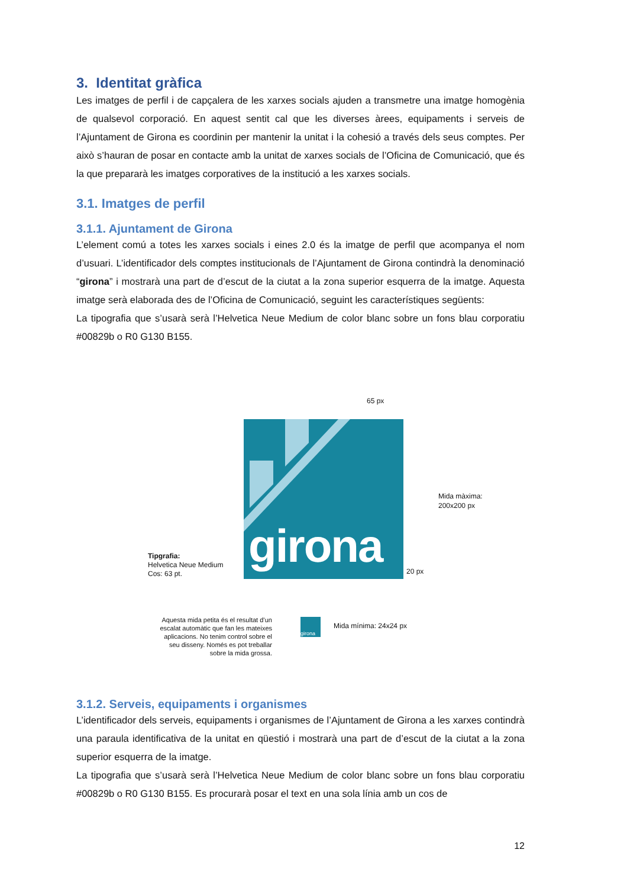3. Identitat gràfica
Les imatges de perfil i de capçalera de les xarxes socials ajuden a transmetre una imatge homogènia de qualsevol corporació. En aquest sentit cal que les diverses àrees, equipaments i serveis de l’Ajuntament de Girona es coordinin per mantenir la unitat i la cohesió a través dels seus comptes. Per això s’hauran de posar en contacte amb la unitat de xarxes socials de l’Oficina de Comunicació, que és la que prepararà les imatges corporatives de la institució a les xarxes socials.
3.1. Imatges de perfil
3.1.1. Ajuntament de Girona
L’element comú a totes les xarxes socials i eines 2.0 és la imatge de perfil que acompanya el nom d’usuari. L’identificador dels comptes institucionals de l’Ajuntament de Girona contindrà la denominació “girona” i mostrarà una part de d’escut de la ciutat a la zona superior esquerra de la imatge. Aquesta imatge serà elaborada des de l’Oficina de Comunicació, seguint les característiques següents:
La tipografia que s’usarà serà l’Helvetica Neue Medium de color blanc sobre un fons blau corporatiu #00829b o R0 G130 B155.
65 px
girona
Mida màxima:
200x200 px
20 px
Tipgrafia:
Helvetica Neue Medium
Cos: 63 pt.
Aquesta mida petita és el resultat d’un escalat automàtic que fan les mateixes aplicacions. No tenim control sobre el seu disseny. Només es pot treballar sobre la mida grossa.
girona
Mida mínima: 24x24 px
3.1.2. Serveis, equipaments i organismes
L’identificador dels serveis, equipaments i organismes de l’Ajuntament de Girona a les xarxes contindrà una paraula identificativa de la unitat en qüestió i mostrarà una part de d’escut de la ciutat a la zona superior esquerra de la imatge.
La tipografia que s’usarà serà l’Helvetica Neue Medium de color blanc sobre un fons blau corporatiu #00829b o R0 G130 B155. Es procurarà posar el text en una sola línia amb un cos de
12